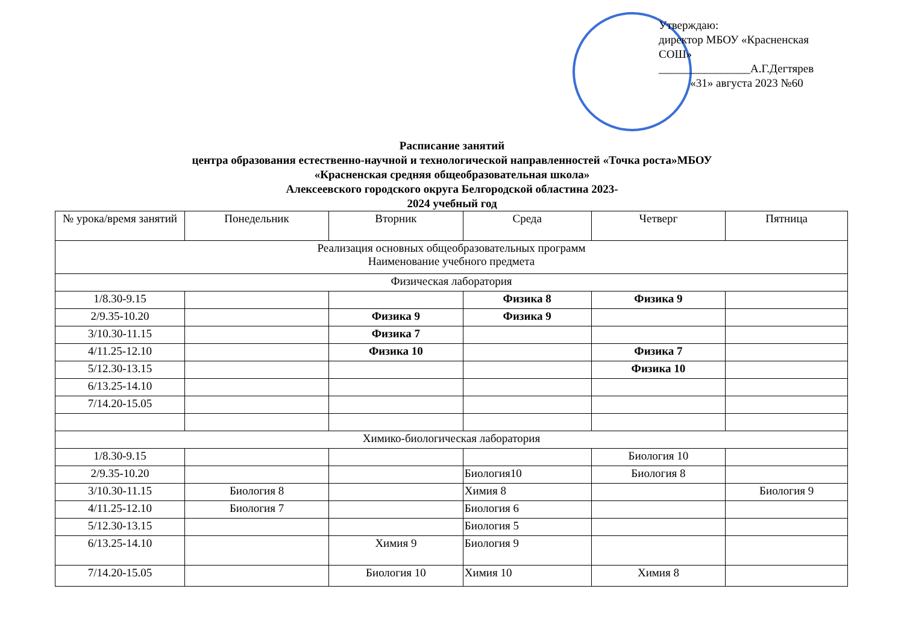Утверждаю:
директор МБОУ «Красненская
СОШ»
________________А.Г.Дегтярев
«31» августа 2023 №60
Расписание занятий
центра образования естественно-научной и технологической направленностей «Точка роста»МБОУ
«Красненская средняя общеобразовательная школа»
Алексеевского городского округа Белгородской областина 2023-
2024 учебный год
| № урока/время занятий | Понедельник | Вторник | Среда | Четверг | Пятница |
| --- | --- | --- | --- | --- | --- |
| Реализация основных общеобразовательных программ Наименование учебного предмета | | | | | |
| Физическая лаборатория | | | | | |
| 1/8.30-9.15 | | | Физика 8 | Физика 9 | |
| 2/9.35-10.20 | | Физика 9 | Физика 9 | | |
| 3/10.30-11.15 | | Физика 7 | | | |
| 4/11.25-12.10 | | Физика 10 | | Физика 7 | |
| 5/12.30-13.15 | | | | Физика 10 | |
| 6/13.25-14.10 | | | | | |
| 7/14.20-15.05 | | | | | |
| Химико-биологическая лаборатория | | | | | |
| 1/8.30-9.15 | | | | Биология 10 | |
| 2/9.35-10.20 | | | Биология10 | Биология 8 | |
| 3/10.30-11.15 | Биология 8 | | Химия 8 | | Биология 9 |
| 4/11.25-12.10 | Биология 7 | | Биология 6 | | |
| 5/12.30-13.15 | | | Биология 5 | | |
| 6/13.25-14.10 | | Химия 9 | Биология 9 | | |
| 7/14.20-15.05 | | Биология 10 | Химия 10 | Химия 8 | |